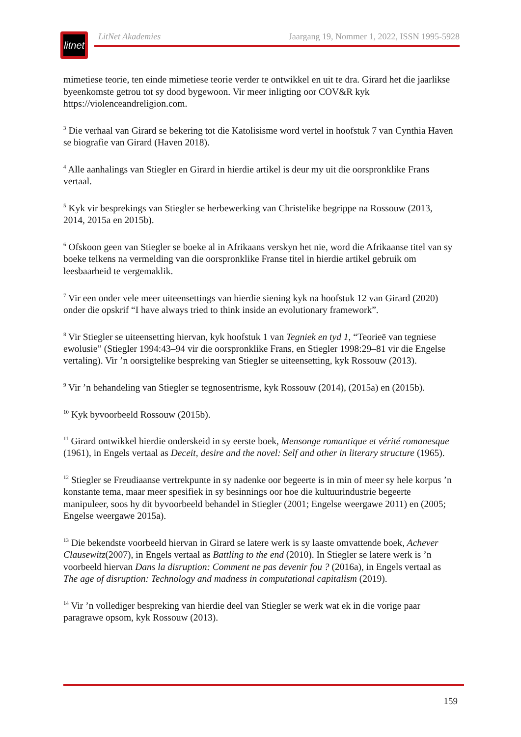litnet
LitNet Akademies Jaargang 19, Nommer 1, 2022, ISSN 1995-5928
mimetiese teorie, ten einde mimetiese teorie verder te ontwikkel en uit te dra. Girard het die jaarlikse byeenkomste getrou tot sy dood bygewoon. Vir meer inligting oor COV&R kyk https://violenceandreligion.com.
<sup>3</sup> Die verhaal van Girard se bekering tot die Katolisisme word vertel in hoofstuk 7 van Cynthia Haven se biografie van Girard (Haven 2018).
<sup>4</sup> Alle aanhalings van Stiegler en Girard in hierdie artikel is deur my uit die oorspronklike Frans vertaal.
<sup>5</sup> Kyk vir besprekings van Stiegler se herbewerking van Christelike begrippe na Rossouw (2013, 2014, 2015a en 2015b).
<sup>6</sup> Ofskoon geen van Stiegler se boeke al in Afrikaans verskyn het nie, word die Afrikaanse titel van sy boeke telkens na vermelding van die oorspronklike Franse titel in hierdie artikel gebruik om leesbaarheid te vergemaklik.
<sup>7</sup> Vir een onder vele meer uiteensettings van hierdie siening kyk na hoofstuk 12 van Girard (2020) onder die opskrif “I have always tried to think inside an evolutionary framework”.
<sup>8</sup> Vir Stiegler se uiteensetting hiervan, kyk hoofstuk 1 van Tegniek en tyd 1, “Teorieë van tegniese ewolusie” (Stiegler 1994:43–94 vir die oorspronklike Frans, en Stiegler 1998:29–81 vir die Engelse vertaling). Vir ’n oorsigtelike bespreking van Stiegler se uiteensetting, kyk Rossouw (2013).
<sup>9</sup> Vir ’n behandeling van Stiegler se tegnosentrisme, kyk Rossouw (2014), (2015a) en (2015b).
<sup>10</sup> Kyk byvoorbeeld Rossouw (2015b).
<sup>11</sup> Girard ontwikkel hierdie onderskeid in sy eerste boek, Mensonge romantique et vérité romanesque (1961), in Engels vertaal as Deceit, desire and the novel: Self and other in literary structure (1965).
<sup>12</sup> Stiegler se Freudiaanse vertrekpunte in sy nadenke oor begeerte is in min of meer sy hele korpus ’n konstante tema, maar meer spesifiek in sy besinnings oor hoe die kultuurindustrie begeerte manipuleer, soos hy dit byvoorbeeld behandel in Stiegler (2001; Engelse weergawe 2011) en (2005; Engelse weergawe 2015a).
<sup>13</sup> Die bekendste voorbeeld hiervan in Girard se latere werk is sy laaste omvattende boek, Achever Clausewitz(2007), in Engels vertaal as Battling to the end (2010). In Stiegler se latere werk is ’n voorbeeld hiervan Dans la disruption: Comment ne pas devenir fou ? (2016a), in Engels vertaal as The age of disruption: Technology and madness in computational capitalism (2019).
<sup>14</sup> Vir ’n vollediger bespreking van hierdie deel van Stiegler se werk wat ek in die vorige paar paragrawe opsom, kyk Rossouw (2013).
159